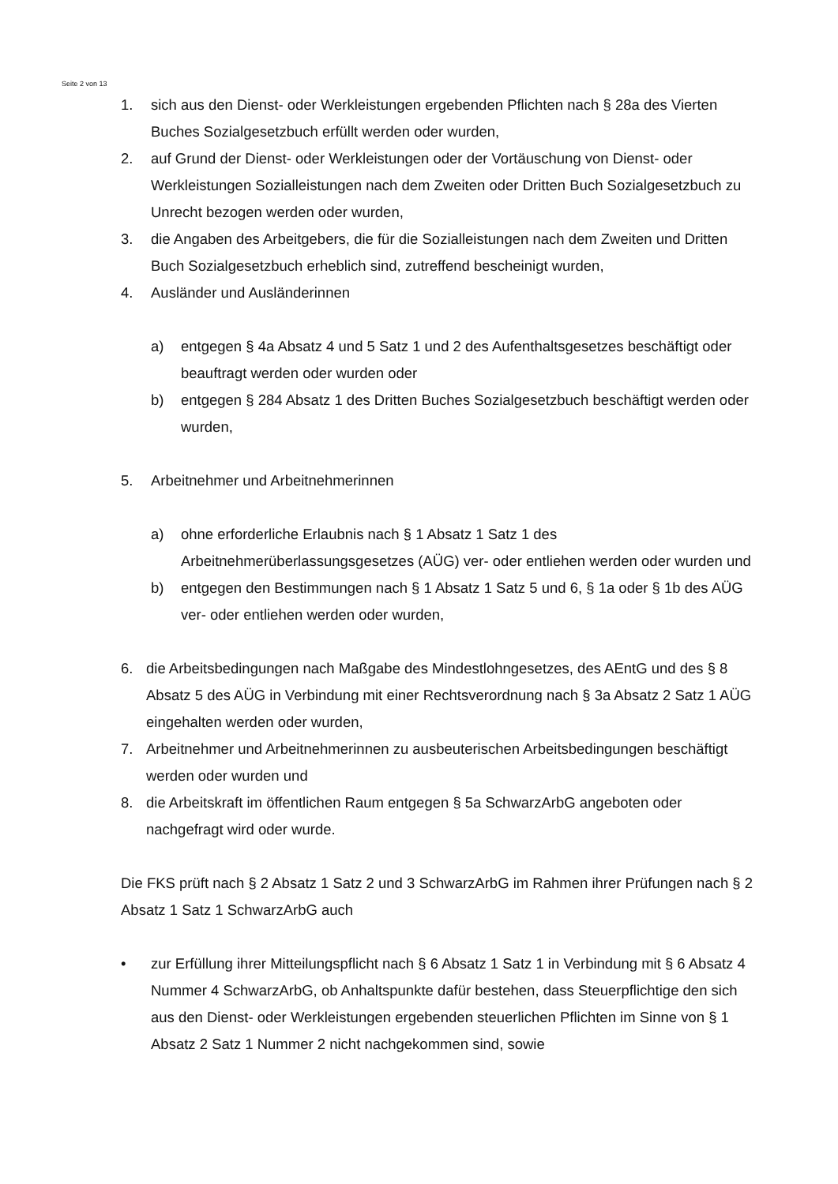Seite 2 von 13
1. sich aus den Dienst- oder Werkleistungen ergebenden Pflichten nach § 28a des Vierten Buches Sozialgesetzbuch erfüllt werden oder wurden,
2. auf Grund der Dienst- oder Werkleistungen oder der Vortäuschung von Dienst- oder Werkleistungen Sozialleistungen nach dem Zweiten oder Dritten Buch Sozialgesetzbuch zu Unrecht bezogen werden oder wurden,
3. die Angaben des Arbeitgebers, die für die Sozialleistungen nach dem Zweiten und Dritten Buch Sozialgesetzbuch erheblich sind, zutreffend bescheinigt wurden,
4. Ausländer und Ausländerinnen
a) entgegen § 4a Absatz 4 und 5 Satz 1 und 2 des Aufenthaltsgesetzes beschäftigt oder beauftragt werden oder wurden oder
b) entgegen § 284 Absatz 1 des Dritten Buches Sozialgesetzbuch beschäftigt werden oder wurden,
5. Arbeitnehmer und Arbeitnehmerinnen
a) ohne erforderliche Erlaubnis nach § 1 Absatz 1 Satz 1 des Arbeitnehmerüberlassungsgesetzes (AÜG) ver- oder entliehen werden oder wurden und
b) entgegen den Bestimmungen nach § 1 Absatz 1 Satz 5 und 6, § 1a oder § 1b des AÜG ver- oder entliehen werden oder wurden,
6. die Arbeitsbedingungen nach Maßgabe des Mindestlohngesetzes, des AEntG und des § 8 Absatz 5 des AÜG in Verbindung mit einer Rechtsverordnung nach § 3a Absatz 2 Satz 1 AÜG eingehalten werden oder wurden,
7. Arbeitnehmer und Arbeitnehmerinnen zu ausbeuterischen Arbeitsbedingungen beschäftigt werden oder wurden und
8. die Arbeitskraft im öffentlichen Raum entgegen § 5a SchwarzArbG angeboten oder nachgefragt wird oder wurde.
Die FKS prüft nach § 2 Absatz 1 Satz 2 und 3 SchwarzArbG im Rahmen ihrer Prüfungen nach § 2 Absatz 1 Satz 1 SchwarzArbG auch
• zur Erfüllung ihrer Mitteilungspflicht nach § 6 Absatz 1 Satz 1 in Verbindung mit § 6 Absatz 4 Nummer 4 SchwarzArbG, ob Anhaltspunkte dafür bestehen, dass Steuerpflichtige den sich aus den Dienst- oder Werkleistungen ergebenden steuerlichen Pflichten im Sinne von § 1 Absatz 2 Satz 1 Nummer 2 nicht nachgekommen sind, sowie